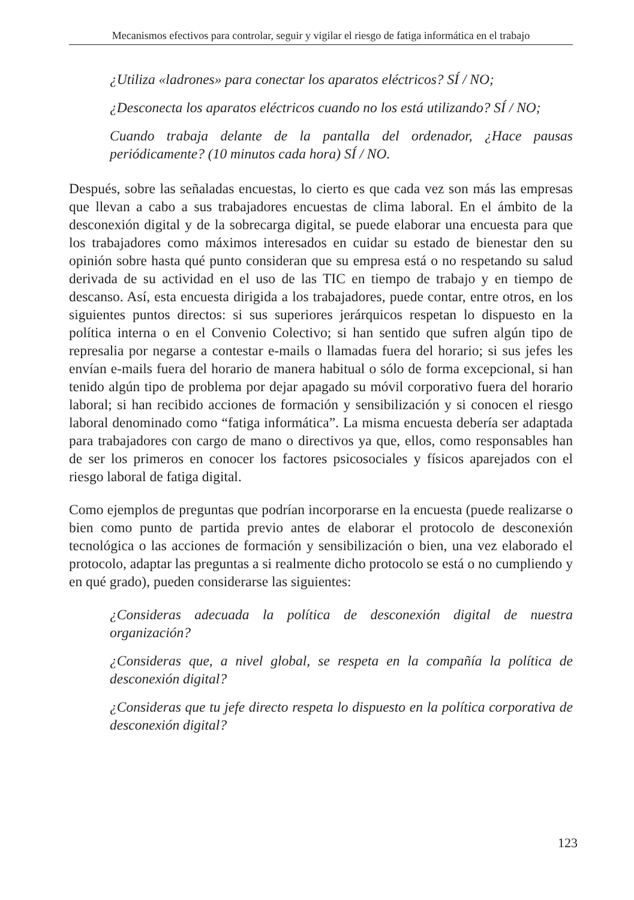Mecanismos efectivos para controlar, seguir y vigilar el riesgo de fatiga informática en el trabajo
¿Utiliza «ladrones» para conectar los aparatos eléctricos? SÍ / NO;
¿Desconecta los aparatos eléctricos cuando no los está utilizando? SÍ / NO;
Cuando trabaja delante de la pantalla del ordenador, ¿Hace pausas periódicamente? (10 minutos cada hora) SÍ / NO.
Después, sobre las señaladas encuestas, lo cierto es que cada vez son más las empresas que llevan a cabo a sus trabajadores encuestas de clima laboral. En el ámbito de la desconexión digital y de la sobrecarga digital, se puede elaborar una encuesta para que los trabajadores como máximos interesados en cuidar su estado de bienestar den su opinión sobre hasta qué punto consideran que su empresa está o no respetando su salud derivada de su actividad en el uso de las TIC en tiempo de trabajo y en tiempo de descanso. Así, esta encuesta dirigida a los trabajadores, puede contar, entre otros, en los siguientes puntos directos: si sus superiores jerárquicos respetan lo dispuesto en la política interna o en el Convenio Colectivo; si han sentido que sufren algún tipo de represalia por negarse a contestar e-mails o llamadas fuera del horario; si sus jefes les envían e-mails fuera del horario de manera habitual o sólo de forma excepcional, si han tenido algún tipo de problema por dejar apagado su móvil corporativo fuera del horario laboral; si han recibido acciones de formación y sensibilización y si conocen el riesgo laboral denominado como “fatiga informática”. La misma encuesta debería ser adaptada para trabajadores con cargo de mano o directivos ya que, ellos, como responsables han de ser los primeros en conocer los factores psicosociales y físicos aparejados con el riesgo laboral de fatiga digital.
Como ejemplos de preguntas que podrían incorporarse en la encuesta (puede realizarse o bien como punto de partida previo antes de elaborar el protocolo de desconexión tecnológica o las acciones de formación y sensibilización o bien, una vez elaborado el protocolo, adaptar las preguntas a si realmente dicho protocolo se está o no cumpliendo y en qué grado), pueden considerarse las siguientes:
¿Consideras adecuada la política de desconexión digital de nuestra organización?
¿Consideras que, a nivel global, se respeta en la compañía la política de desconexión digital?
¿Consideras que tu jefe directo respeta lo dispuesto en la política corporativa de desconexión digital?
123